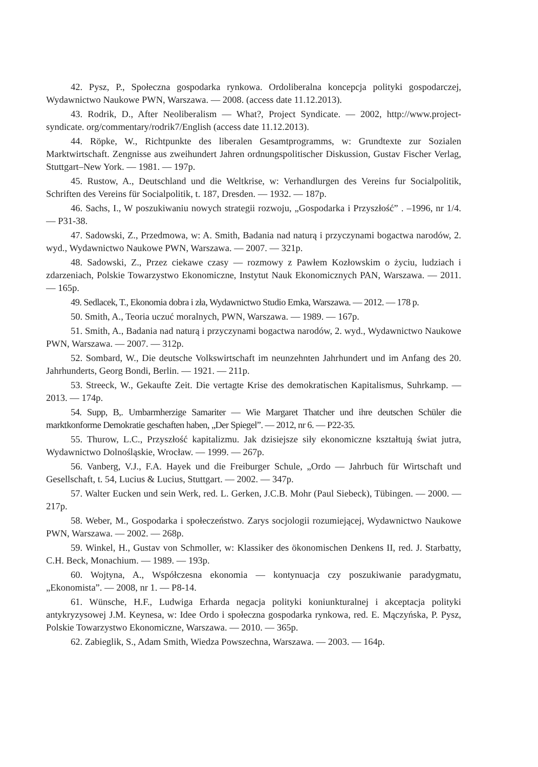42. Pysz, P., Społeczna gospodarka rynkowa. Ordoliberalna koncepcja polityki gospodarczej, Wydawnictwo Naukowe PWN, Warszawa. — 2008. (access date 11.12.2013).
43. Rodrik, D., After Neoliberalism — What?, Project Syndicate. — 2002, http://www.project-syndicate. org/commentary/rodrik7/English (access date 11.12.2013).
44. Röpke, W., Richtpunkte des liberalen Gesamtprogramms, w: Grundtexte zur Sozialen Marktwirtschaft. Zengnisse aus zweihundert Jahren ordnungspolitischer Diskussion, Gustav Fischer Verlag, Stuttgart–New York. — 1981. — 197p.
45. Rustow, A., Deutschland und die Weltkrise, w: Verhandlurgen des Vereins fur Socialpolitik, Schriften des Vereins für Socialpolitik, t. 187, Dresden. — 1932. — 187p.
46. Sachs, I., W poszukiwaniu nowych strategii rozwoju, „Gospodarka i Przyszłość” . –1996, nr 1/4. — P31-38.
47. Sadowski, Z., Przedmowa, w: A. Smith, Badania nad naturą i przyczynami bogactwa narodów, 2. wyd., Wydawnictwo Naukowe PWN, Warszawa. — 2007. — 321p.
48. Sadowski, Z., Przez ciekawe czasy — rozmowy z Pawłem Kozłowskim o życiu, ludziach i zdarzeniach, Polskie Towarzystwo Ekonomiczne, Instytut Nauk Ekonomicznych PAN, Warszawa. — 2011. — 165p.
49. Sedlacek, T., Ekonomia dobra i zła, Wydawnictwo Studio Emka, Warszawa. — 2012. — 178 p.
50. Smith, A., Teoria uczuć moralnych, PWN, Warszawa. — 1989. — 167p.
51. Smith, A., Badania nad naturą i przyczynami bogactwa narodów, 2. wyd., Wydawnictwo Naukowe PWN, Warszawa. — 2007. — 312p.
52. Sombard, W., Die deutsche Volkswirtschaft im neunzehnten Jahrhundert und im Anfang des 20. Jahrhunderts, Georg Bondi, Berlin. — 1921. — 211p.
53. Streeck, W., Gekaufte Zeit. Die vertagte Krise des demokratischen Kapitalismus, Suhrkamp. — 2013. — 174p.
54. Supp, B,. Umbarmherzige Samariter — Wie Margaret Thatcher und ihre deutschen Schüler die marktkonforme Demokratie geschaften haben, „Der Spiegel”. — 2012, nr 6. — P22-35.
55. Thurow, L.C., Przyszłość kapitalizmu. Jak dzisiejsze siły ekonomiczne kształtują świat jutra, Wydawnictwo Dolnośląskie, Wrocław. — 1999. — 267p.
56. Vanberg, V.J., F.A. Hayek und die Freiburger Schule, „Ordo — Jahrbuch für Wirtschaft und Gesellschaft, t. 54, Lucius & Lucius, Stuttgart. — 2002. — 347p.
57. Walter Eucken und sein Werk, red. L. Gerken, J.C.B. Mohr (Paul Siebeck), Tübingen. — 2000. — 217p.
58. Weber, M., Gospodarka i społeczeństwo. Zarys socjologii rozumiejącej, Wydawnictwo Naukowe PWN, Warszawa. — 2002. — 268p.
59. Winkel, H., Gustav von Schmoller, w: Klassiker des ökonomischen Denkens II, red. J. Starbatty, C.H. Beck, Monachium. — 1989. — 193p.
60. Wojtyna, A., Współczesna ekonomia — kontynuacja czy poszukiwanie paradygmatu, „Ekonomista”. — 2008, nr 1. — P8-14.
61. Wünsche, H.F., Ludwiga Erharda negacja polityki koniunkturalnej i akceptacja polityki antykryzysowej J.M. Keynesa, w: Idee Ordo i społeczna gospodarka rynkowa, red. E. Mączyńska, P. Pysz, Polskie Towarzystwo Ekonomiczne, Warszawa. — 2010. — 365p.
62. Zabieglik, S., Adam Smith, Wiedza Powszechna, Warszawa. — 2003. — 164p.